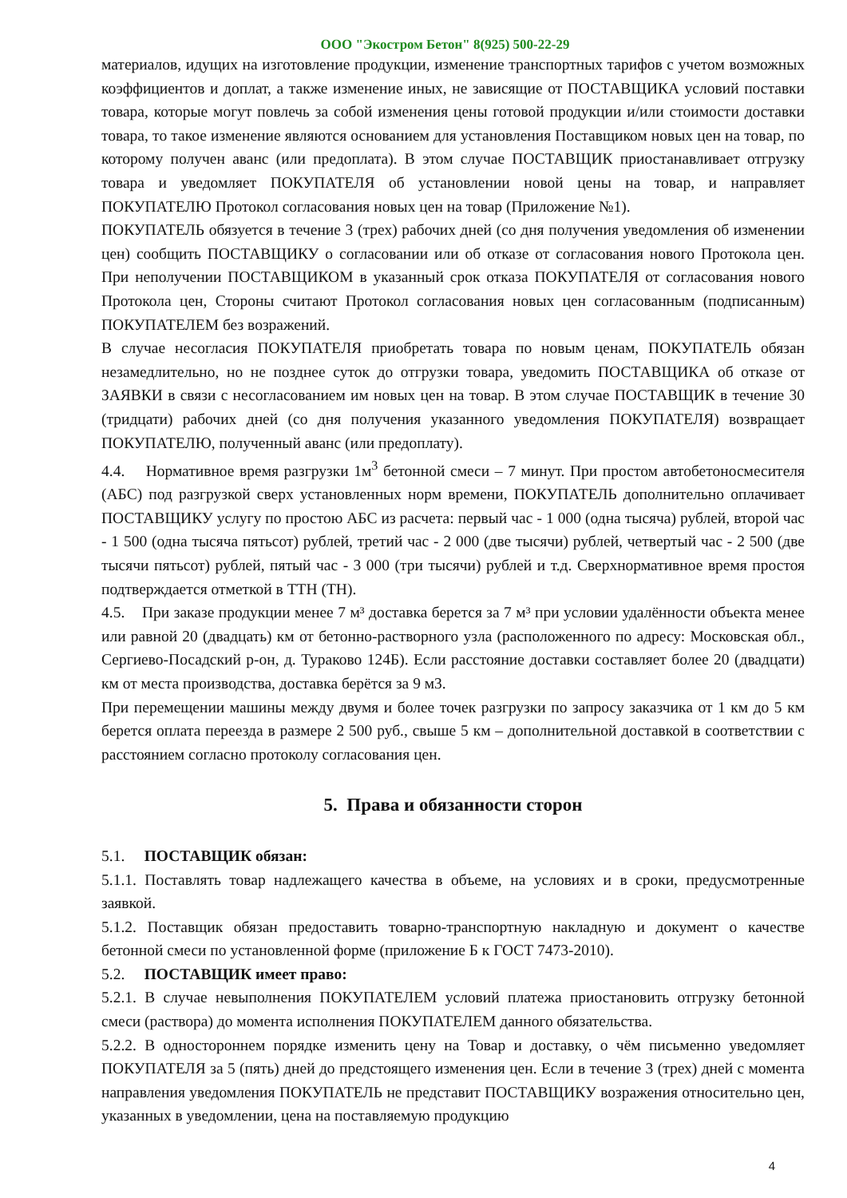ООО "Экостром Бетон" 8(925) 500-22-29
материалов, идущих на изготовление продукции, изменение транспортных тарифов с учетом возможных коэффициентов и доплат, а также изменение иных, не зависящие от ПОСТАВЩИКА условий поставки товара, которые могут повлечь за собой изменения цены готовой продукции и/или стоимости доставки товара, то такое изменение являются основанием для установления Поставщиком новых цен на товар, по которому получен аванс (или предоплата). В этом случае ПОСТАВЩИК приостанавливает отгрузку товара и уведомляет ПОКУПАТЕЛЯ об установлении новой цены на товар, и направляет ПОКУПАТЕЛЮ Протокол согласования новых цен на товар (Приложение №1).
ПОКУПАТЕЛЬ обязуется в течение 3 (трех) рабочих дней (со дня получения уведомления об изменении цен) сообщить ПОСТАВЩИКУ о согласовании или об отказе от согласования нового Протокола цен. При неполучении ПОСТАВЩИКОМ в указанный срок отказа ПОКУПАТЕЛЯ от согласования нового Протокола цен, Стороны считают Протокол согласования новых цен согласованным (подписанным) ПОКУПАТЕЛЕМ без возражений.
В случае несогласия ПОКУПАТЕЛЯ приобретать товара по новым ценам, ПОКУПАТЕЛЬ обязан незамедлительно, но не позднее суток до отгрузки товара, уведомить ПОСТАВЩИКА об отказе от ЗАЯВКИ в связи с несогласованием им новых цен на товар. В этом случае ПОСТАВЩИК в течение 30 (тридцати) рабочих дней (со дня получения указанного уведомления ПОКУПАТЕЛЯ) возвращает ПОКУПАТЕЛЮ, полученный аванс (или предоплату).
4.4. Нормативное время разгрузки 1м<sup>3</sup> бетонной смеси – 7 минут. При простом автобетоносмесителя (АБС) под разгрузкой сверх установленных норм времени, ПОКУПАТЕЛЬ дополнительно оплачивает ПОСТАВЩИКУ услугу по простою АБС из расчета: первый час - 1 000 (одна тысяча) рублей, второй час - 1 500 (одна тысяча пятьсот) рублей, третий час - 2 000 (две тысячи) рублей, четвертый час - 2 500 (две тысячи пятьсот) рублей, пятый час - 3 000 (три тысячи) рублей и т.д. Сверхнормативное время простоя подтверждается отметкой в ТТН (ТН).
4.5. При заказе продукции менее 7 м³ доставка берется за 7 м³ при условии удалённости объекта менее или равной 20 (двадцать) км от бетонно-растворного узла (расположенного по адресу: Московская обл., Сергиево-Посадский р-он, д. Тураково 124Б). Если расстояние доставки составляет более 20 (двадцати) км от места производства, доставка берётся за 9 м3.
При перемещении машины между двумя и более точек разгрузки по запросу заказчика от 1 км до 5 км берется оплата переезда в размере 2 500 руб., свыше 5 км – дополнительной доставкой в соответствии с расстоянием согласно протоколу согласования цен.
5. Права и обязанности сторон
5.1. ПОСТАВЩИК обязан:
5.1.1. Поставлять товар надлежащего качества в объеме, на условиях и в сроки, предусмотренные заявкой.
5.1.2. Поставщик обязан предоставить товарно-транспортную накладную и документ о качестве бетонной смеси по установленной форме (приложение Б к ГОСТ 7473-2010).
5.2. ПОСТАВЩИК имеет право:
5.2.1. В случае невыполнения ПОКУПАТЕЛЕМ условий платежа приостановить отгрузку бетонной смеси (раствора) до момента исполнения ПОКУПАТЕЛЕМ данного обязательства.
5.2.2. В одностороннем порядке изменить цену на Товар и доставку, о чём письменно уведомляет ПОКУПАТЕЛЯ за 5 (пять) дней до предстоящего изменения цен. Если в течение 3 (трех) дней с момента направления уведомления ПОКУПАТЕЛЬ не представит ПОСТАВЩИКУ возражения относительно цен, указанных в уведомлении, цена на поставляемую продукцию
4